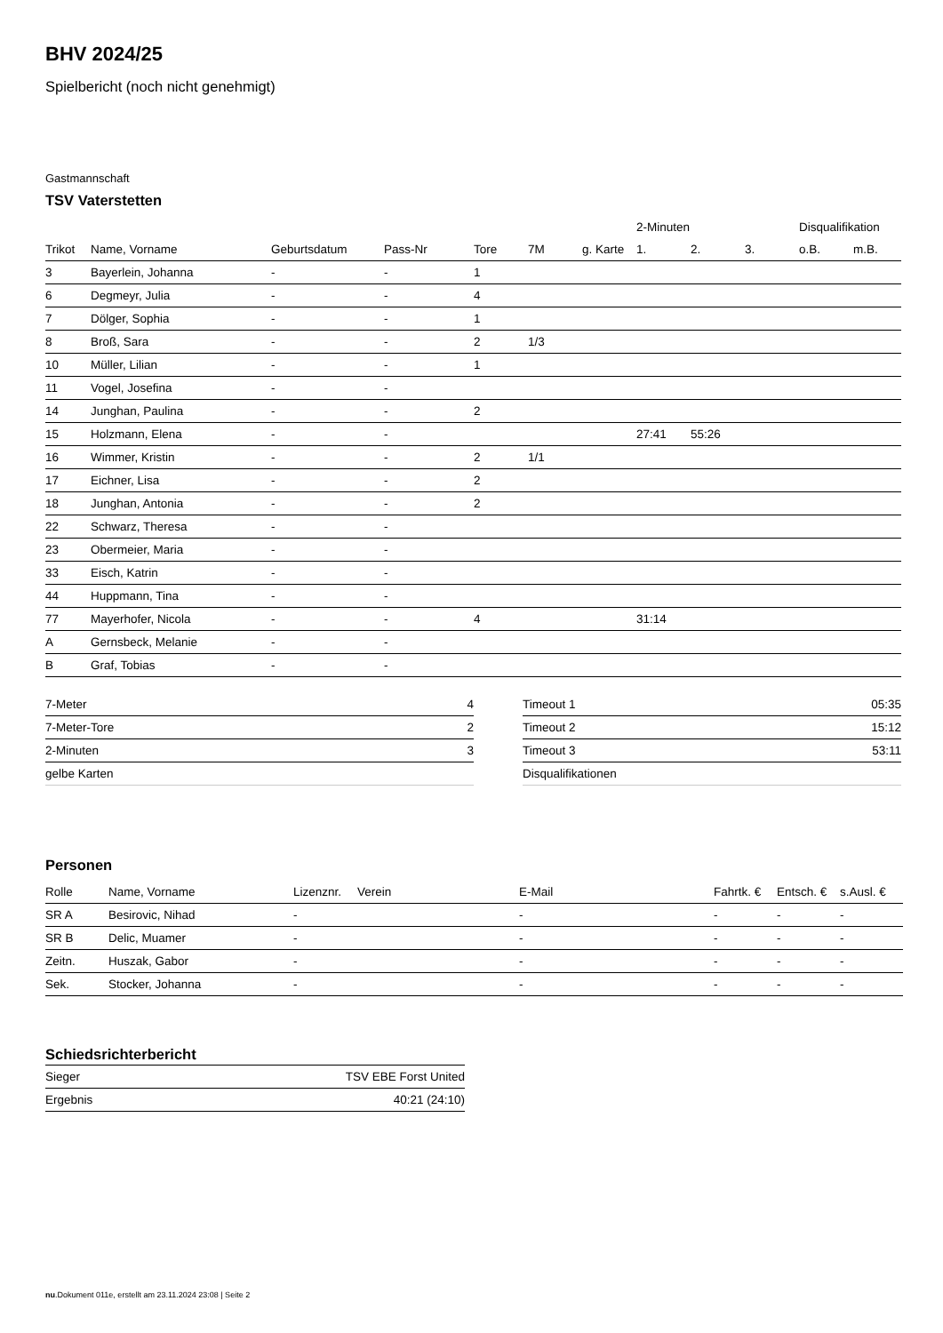BHV 2024/25
Spielbericht (noch nicht genehmigt)
Gastmannschaft
TSV Vaterstetten
| | | | | | | | 2-Minuten | | | Disqualifikation | |
| --- | --- | --- | --- | --- | --- | --- | --- | --- | --- | --- | --- |
| Trikot | Name, Vorname | Geburtsdatum | Pass-Nr | Tore | 7M | g. Karte | 1. | 2. | 3. | o.B. | m.B. |
| 3 | Bayerlein, Johanna | - | - | 1 | | | | | | | |
| 6 | Degmeyr, Julia | - | - | 4 | | | | | | | |
| 7 | Dölger, Sophia | - | - | 1 | | | | | | | |
| 8 | Broß, Sara | - | - | 2 | 1/3 | | | | | | |
| 10 | Müller, Lilian | - | - | 1 | | | | | | | |
| 11 | Vogel, Josefina | - | - | | | | | | | | |
| 14 | Junghan, Paulina | - | - | 2 | | | | | | | |
| 15 | Holzmann, Elena | - | - | | | | 27:41 | 55:26 | | | |
| 16 | Wimmer, Kristin | - | - | 2 | 1/1 | | | | | | |
| 17 | Eichner, Lisa | - | - | 2 | | | | | | | |
| 18 | Junghan, Antonia | - | - | 2 | | | | | | | |
| 22 | Schwarz, Theresa | - | - | | | | | | | | |
| 23 | Obermeier, Maria | - | - | | | | | | | | |
| 33 | Eisch, Katrin | - | - | | | | | | | | |
| 44 | Huppmann, Tina | - | - | | | | | | | | |
| 77 | Mayerhofer, Nicola | - | - | 4 | | | 31:14 | | | | |
| A | Gernsbeck, Melanie | - | - | | | | | | | | |
| B | Graf, Tobias | - | - | | | | | | | | |
| 7-Meter | 4 |
| 7-Meter-Tore | 2 |
| 2-Minuten | 3 |
| gelbe Karten | |
| Timeout 1 | 05:35 |
| Timeout 2 | 15:12 |
| Timeout 3 | 53:11 |
| Disqualifikationen | |
Personen
| Rolle | Name, Vorname | Lizenznr. | Verein | E-Mail | Fahrtk. € | Entsch. € | s.Ausl. € |
| --- | --- | --- | --- | --- | --- | --- | --- |
| SR A | Besirovic, Nihad | - | | - | - | - | - |
| SR B | Delic, Muamer | - | | - | - | - | - |
| Zeitn. | Huszak, Gabor | - | | - | - | - | - |
| Sek. | Stocker, Johanna | - | | - | - | - | - |
Schiedsrichterbericht
| Sieger | TSV EBE Forst United |
| Ergebnis | 40:21 (24:10) |
nu.Dokument 011e, erstellt am 23.11.2024 23:08 | Seite 2